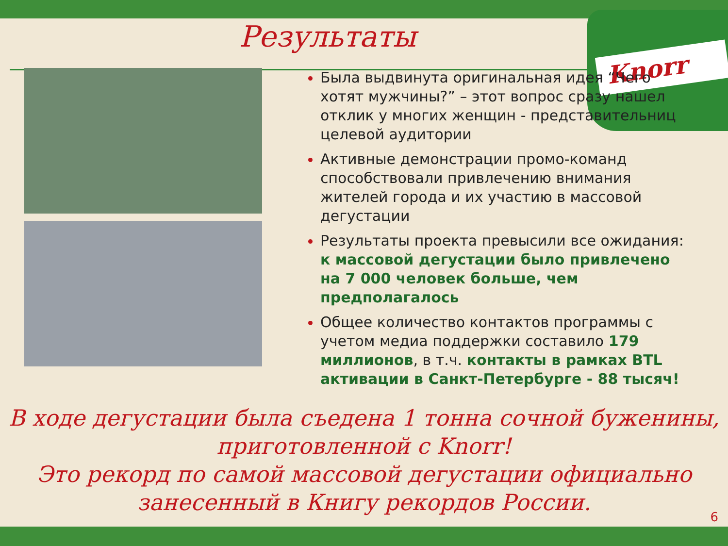Knorr
Результаты
Была выдвинута оригинальная идея “Чего хотят мужчины?” – этот вопрос сразу нашел отклик у многих женщин - представительниц целевой аудитории
Активные демонстрации промо-команд способствовали привлечению внимания жителей города и их участию в массовой дегустации
Результаты проекта превысили все ожидания: к массовой дегустации было привлечено на 7 000 человек больше, чем предполагалось
Общее количество контактов программы с учетом медиа поддержки составило 179 миллионов, в т.ч. контакты в рамках BTL активации в Санкт-Петербурге - 88 тысяч!
В ходе дегустации была съедена 1 тонна сочной буженины, приготовленной с Knorr!
Это рекорд по самой массовой дегустации официально занесенный в Книгу рекордов России.
6